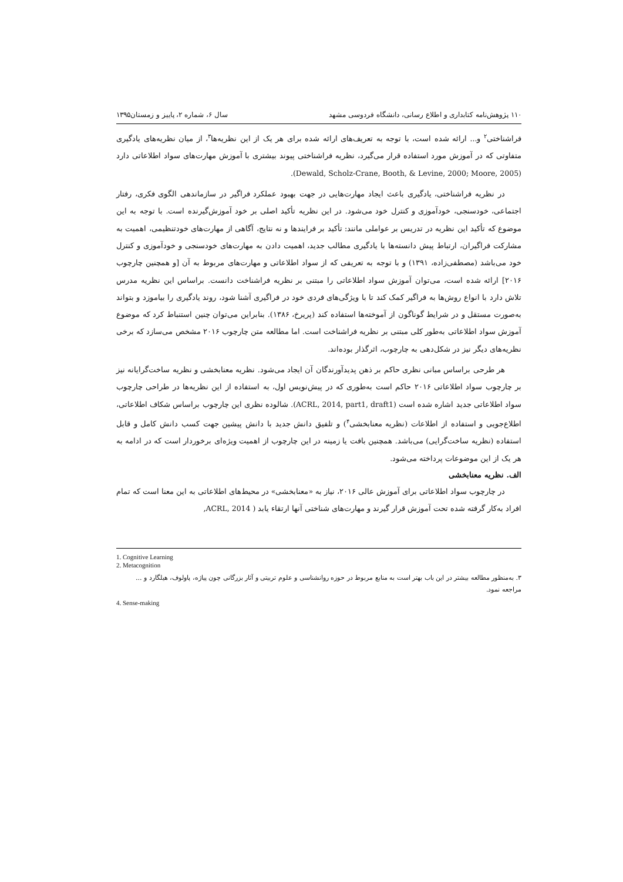۱۱۰ پژوهش‌نامه کتابداری و اطلاع رسانی، دانشگاه فردوسی مشهد سال ۶، شماره ۲، پاییز و زمستان۱۳۹۵
فراشناختی<sup>۲</sup> و... ارائه شده است، با توجه به تعریف‌های ارائه شده برای هر یک از این نظریه‌ها<sup>۳</sup>، از میان نظریه‌های یادگیری متفاوتی که در آموزش مورد استفاده قرار می‌گیرد، نظریه فراشناختی پیوند بیشتری با آموزش مهارت‌های سواد اطلاعاتی دارد (Dewald, Scholz-Crane, Booth, & Levine, 2000; Moore, 2005).
در نظریه فراشناختی، یادگیری باعث ایجاد مهارت‌هایی در جهت بهبود عملکرد فراگیر در سازماندهی الگوی فکری، رفتار اجتماعی، خودسنجی، خودآموزی و کنترل خود می‌شود. در این نظریه تأکید اصلی بر خود آموزش‌گیرنده است. با توجه به این موضوع که تأکید این نظریه در تدریس بر عواملی مانند: تأکید بر فرایندها و نه نتایج، آگاهی از مهارت‌های خودتنظیمی، اهمیت به مشارکت فراگیران، ارتباط پیش دانسته‌ها با یادگیری مطالب جدید، اهمیت دادن به مهارت‌های خودسنجی و خودآموزی و کنترل خود می‌باشد (مصطفی‌زاده، ۱۳۹۱) و با توجه به تعریفی که از سواد اطلاعاتی و مهارت‌های مربوط به آن [و همچنین چارچوب ۲۰۱۶] ارائه شده است، می‌توان آموزش سواد اطلاعاتی را مبتنی بر نظریه فراشناخت دانست. براساس این نظریه مدرس تلاش دارد با انواع روش‌ها به فراگیر کمک کند تا با ویژگی‌های فردی خود در فراگیری آشنا شود، روند یادگیری را بیاموزد و بتواند به‌صورت مستقل و در شرایط گوناگون از آموخته‌ها استفاده کند (پریرخ، ۱۳۸۶). بنابراین می‌توان چنین استنباط کرد که موضوع آموزش سواد اطلاعاتی به‌طور کلی مبتنی بر نظریه فراشناخت است. اما مطالعه متن چارچوب ۲۰۱۶ مشخص می‌سازد که برخی نظریه‌های دیگر نیز در شکل‌دهی به چارچوب، اثرگذار بوده‌اند.
هر طرحی براساس مبانی نظری حاکم بر ذهن پدیدآورندگان آن ایجاد می‌شود. نظریه معنابخشی و نظریه ساخت‌گرایانه نیز بر چارچوب سواد اطلاعاتی ۲۰۱۶ حاکم است به‌طوری که در پیش‌نویس اول، به استفاده از این نظریه‌ها در طراحی چارچوب سواد اطلاعاتی جدید اشاره شده است (ACRL, 2014, part1, draft1). شالوده نظری این چارچوب براساس شکاف اطلاعاتی، اطلاع‌جویی و استفاده از اطلاعات (نظریه معنابخشی<sup>۴</sup>) و تلفیق دانش جدید با دانش پیشین جهت کسب دانش کامل و قابل استفاده (نظریه ساخت‌گرایی) می‌باشد. همچنین بافت یا زمینه در این چارچوب از اهمیت ویژه‌ای برخوردار است که در ادامه به هر یک از این موضوعات پرداخته می‌شود.
الف. نظریه معنابخشی
در چارچوب سواد اطلاعاتی برای آموزش عالی ۲۰۱۶، نیاز به «معنابخشی» در محیط‌های اطلاعاتی به این معنا است که تمام افراد به‌کار گرفته شده تحت آموزش قرار گیرند و مهارت‌های شناختی آنها ارتقاء یابد ( ACRL, 2014,
1. Cognitive Learning
2. Metacognition
۳. به‌منظور مطالعه بیشتر در این باب بهتر است به منابع مربوط در حوزه روانشناسی و علوم تربیتی و آثار بزرگانی چون پیاژه، پاولوف، هیلگارد و ... مراجعه نمود.
4. Sense-making